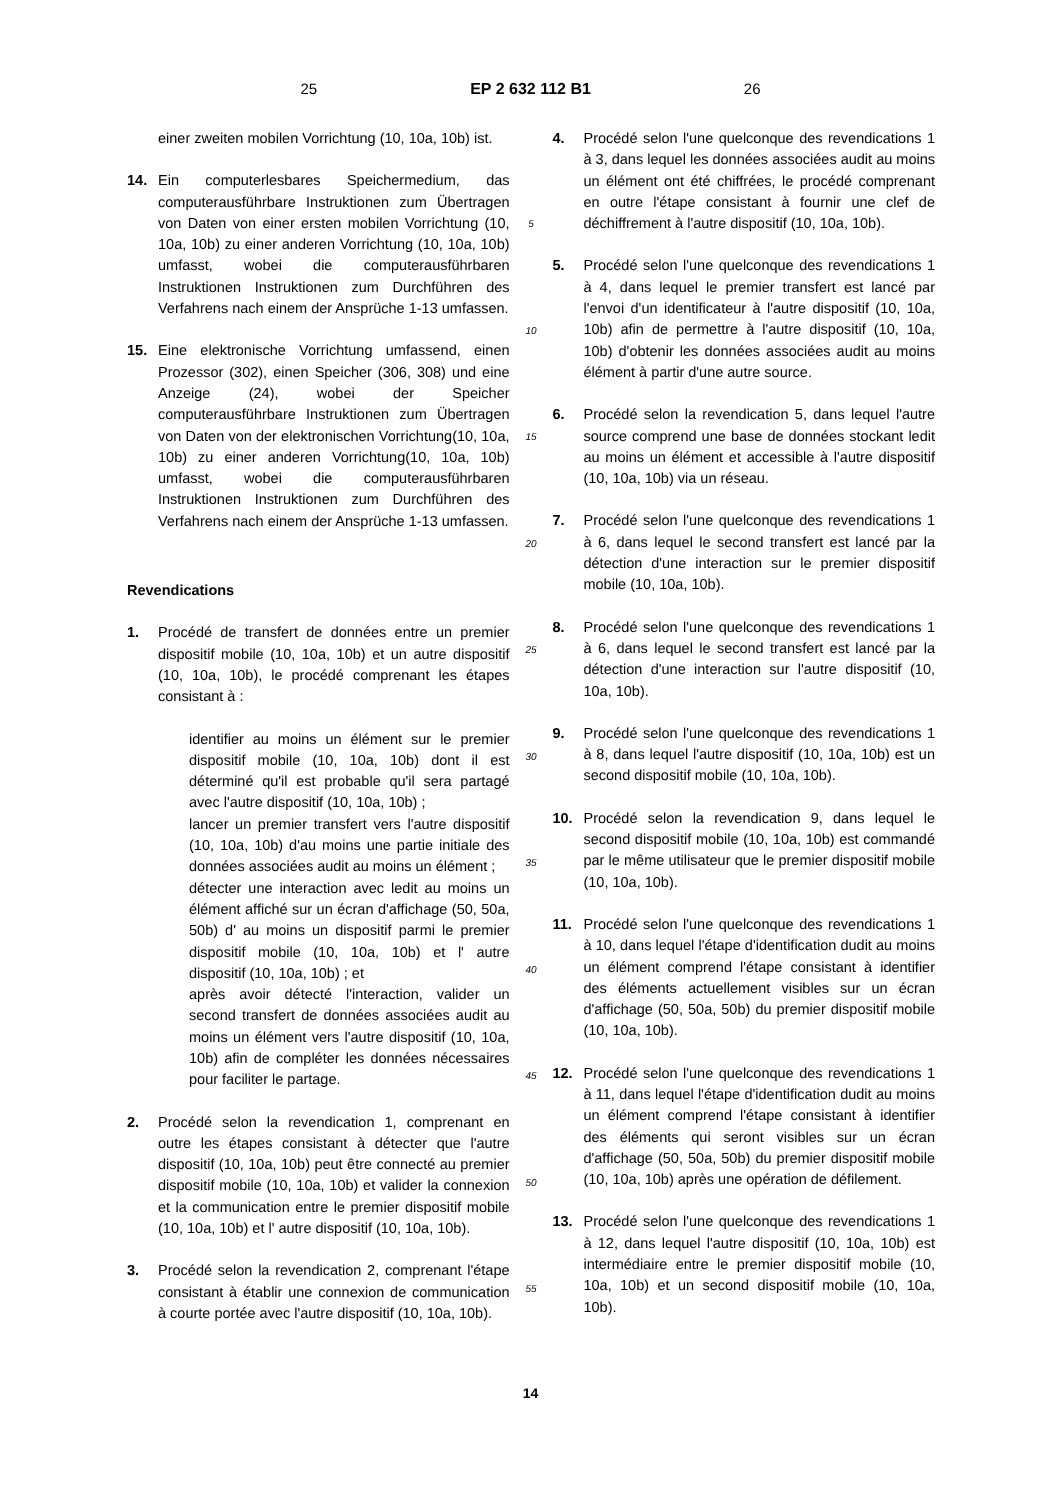25 EP 2 632 112 B1 26
einer zweiten mobilen Vorrichtung (10, 10a, 10b) ist.
14. Ein computerlesbares Speichermedium, das computerausführbare Instruktionen zum Übertragen von Daten von einer ersten mobilen Vorrichtung (10, 10a, 10b) zu einer anderen Vorrichtung (10, 10a, 10b) umfasst, wobei die computerausführbaren Instruktionen Instruktionen zum Durchführen des Verfahrens nach einem der Ansprüche 1-13 umfassen.
15. Eine elektronische Vorrichtung umfassend, einen Prozessor (302), einen Speicher (306, 308) und eine Anzeige (24), wobei der Speicher computerausführbare Instruktionen zum Übertragen von Daten von der elektronischen Vorrichtung(10, 10a, 10b) zu einer anderen Vorrichtung(10, 10a, 10b) umfasst, wobei die computerausführbaren Instruktionen Instruktionen zum Durchführen des Verfahrens nach einem der Ansprüche 1-13 umfassen.
Revendications
1. Procédé de transfert de données entre un premier dispositif mobile (10, 10a, 10b) et un autre dispositif (10, 10a, 10b), le procédé comprenant les étapes consistant à :
identifier au moins un élément sur le premier dispositif mobile (10, 10a, 10b) dont il est déterminé qu'il est probable qu'il sera partagé avec l'autre dispositif (10, 10a, 10b) ;
lancer un premier transfert vers l'autre dispositif (10, 10a, 10b) d'au moins une partie initiale des données associées audit au moins un élément ;
détecter une interaction avec ledit au moins un élément affiché sur un écran d'affichage (50, 50a, 50b) d' au moins un dispositif parmi le premier dispositif mobile (10, 10a, 10b) et l' autre dispositif (10, 10a, 10b) ; et
après avoir détecté l'interaction, valider un second transfert de données associées audit au moins un élément vers l'autre dispositif (10, 10a, 10b) afin de compléter les données nécessaires pour faciliter le partage.
2. Procédé selon la revendication 1, comprenant en outre les étapes consistant à détecter que l'autre dispositif (10, 10a, 10b) peut être connecté au premier dispositif mobile (10, 10a, 10b) et valider la connexion et la communication entre le premier dispositif mobile (10, 10a, 10b) et l' autre dispositif (10, 10a, 10b).
3. Procédé selon la revendication 2, comprenant l'étape consistant à établir une connexion de communication à courte portée avec l'autre dispositif (10, 10a, 10b).
5
10
15
20
25
30
35
40
45
50
55
4. Procédé selon l'une quelconque des revendications 1 à 3, dans lequel les données associées audit au moins un élément ont été chiffrées, le procédé comprenant en outre l'étape consistant à fournir une clef de déchiffrement à l'autre dispositif (10, 10a, 10b).
5. Procédé selon l'une quelconque des revendications 1 à 4, dans lequel le premier transfert est lancé par l'envoi d'un identificateur à l'autre dispositif (10, 10a, 10b) afin de permettre à l'autre dispositif (10, 10a, 10b) d'obtenir les données associées audit au moins élément à partir d'une autre source.
6. Procédé selon la revendication 5, dans lequel l'autre source comprend une base de données stockant ledit au moins un élément et accessible à l'autre dispositif (10, 10a, 10b) via un réseau.
7. Procédé selon l'une quelconque des revendications 1 à 6, dans lequel le second transfert est lancé par la détection d'une interaction sur le premier dispositif mobile (10, 10a, 10b).
8. Procédé selon l'une quelconque des revendications 1 à 6, dans lequel le second transfert est lancé par la détection d'une interaction sur l'autre dispositif (10, 10a, 10b).
9. Procédé selon l'une quelconque des revendications 1 à 8, dans lequel l'autre dispositif (10, 10a, 10b) est un second dispositif mobile (10, 10a, 10b).
10. Procédé selon la revendication 9, dans lequel le second dispositif mobile (10, 10a, 10b) est commandé par le même utilisateur que le premier dispositif mobile (10, 10a, 10b).
11. Procédé selon l'une quelconque des revendications 1 à 10, dans lequel l'étape d'identification dudit au moins un élément comprend l'étape consistant à identifier des éléments actuellement visibles sur un écran d'affichage (50, 50a, 50b) du premier dispositif mobile (10, 10a, 10b).
12. Procédé selon l'une quelconque des revendications 1 à 11, dans lequel l'étape d'identification dudit au moins un élément comprend l'étape consistant à identifier des éléments qui seront visibles sur un écran d'affichage (50, 50a, 50b) du premier dispositif mobile (10, 10a, 10b) après une opération de défilement.
13. Procédé selon l'une quelconque des revendications 1 à 12, dans lequel l'autre dispositif (10, 10a, 10b) est intermédiaire entre le premier dispositif mobile (10, 10a, 10b) et un second dispositif mobile (10, 10a, 10b).
14